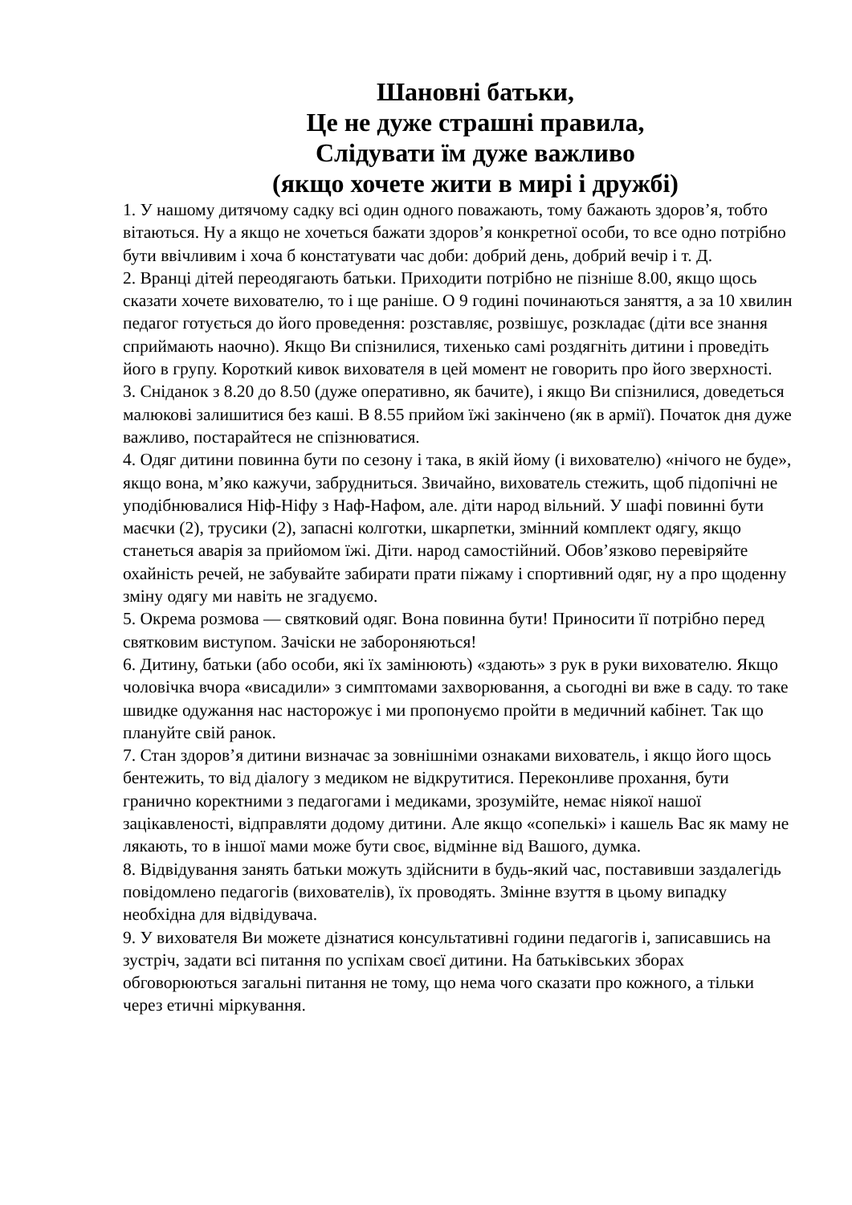Шановні батьки,
Це не дуже страшні правила,
Слідувати їм дуже важливо
(якщо хочете жити в мирі і дружбі)
1. У нашому дитячому садку всі один одного поважають, тому бажають здоров’я, тобто вітаються. Ну а якщо не хочеться бажати здоров’я конкретної особи, то все одно потрібно бути ввічливим і хоча б констатувати час доби: добрий день, добрий вечір і т. Д.
2. Вранці дітей переодягають батьки. Приходити потрібно не пізніше 8.00, якщо щось сказати хочете вихователю, то і ще раніше. О 9 годині починаються заняття, а за 10 хвилин педагог готується до його проведення: розставляє, розвішує, розкладає (діти все знання сприймають наочно). Якщо Ви спізнилися, тихенько самі роздягніть дитини і проведіть його в групу. Короткий кивок вихователя в цей момент не говорить про його зверхності.
3. Сніданок з 8.20 до 8.50 (дуже оперативно, як бачите), і якщо Ви спізнилися, доведеться малюкові залишитися без каші. В 8.55 прийом їжі закінчено (як в армії). Початок дня дуже важливо, постарайтеся не спізнюватися.
4. Одяг дитини повинна бути по сезону і така, в якій йому (і вихователю) «нічого не буде», якщо вона, м’яко кажучи, забрудниться. Звичайно, вихователь стежить, щоб підопічні не уподібнювалися Ніф-Ніфу з Наф-Нафом, але. діти народ вільний. У шафі повинні бути маєчки (2), трусики (2), запасні колготки, шкарпетки, змінний комплект одягу, якщо станеться аварія за прийомом їжі. Діти. народ самостійний. Обов’язково перевіряйте охайність речей, не забувайте забирати прати піжаму і спортивний одяг, ну а про щоденну зміну одягу ми навіть не згадуємо.
5. Окрема розмова — святковий одяг. Вона повинна бути! Приносити її потрібно перед святковим виступом. Зачіски не забороняються!
6. Дитину, батьки (або особи, які їх замінюють) «здають» з рук в руки вихователю. Якщо чоловічка вчора «висадили» з симптомами захворювання, а сьогодні ви вже в саду. то таке швидке одужання нас насторожує і ми пропонуємо пройти в медичний кабінет. Так що плануйте свій ранок.
7. Стан здоров’я дитини визначає за зовнішніми ознаками вихователь, і якщо його щось бентежить, то від діалогу з медиком не відкрутитися. Переконливе прохання, бути гранично коректними з педагогами і медиками, зрозумійте, немає ніякої нашої зацікавленості, відправляти додому дитини. Але якщо «сопелькі» і кашель Вас як маму не лякають, то в іншої мами може бути своє, відмінне від Вашого, думка.
8. Відвідування занять батьки можуть здійснити в будь-який час, поставивши заздалегідь повідомлено педагогів (вихователів), їх проводять. Змінне взуття в цьому випадку необхідна для відвідувача.
9. У вихователя Ви можете дізнатися консультативні години педагогів і, записавшись на зустріч, задати всі питання по успіхам своєї дитини. На батьківських зборах обговорюються загальні питання не тому, що нема чого сказати про кожного, а тільки через етичні міркування.